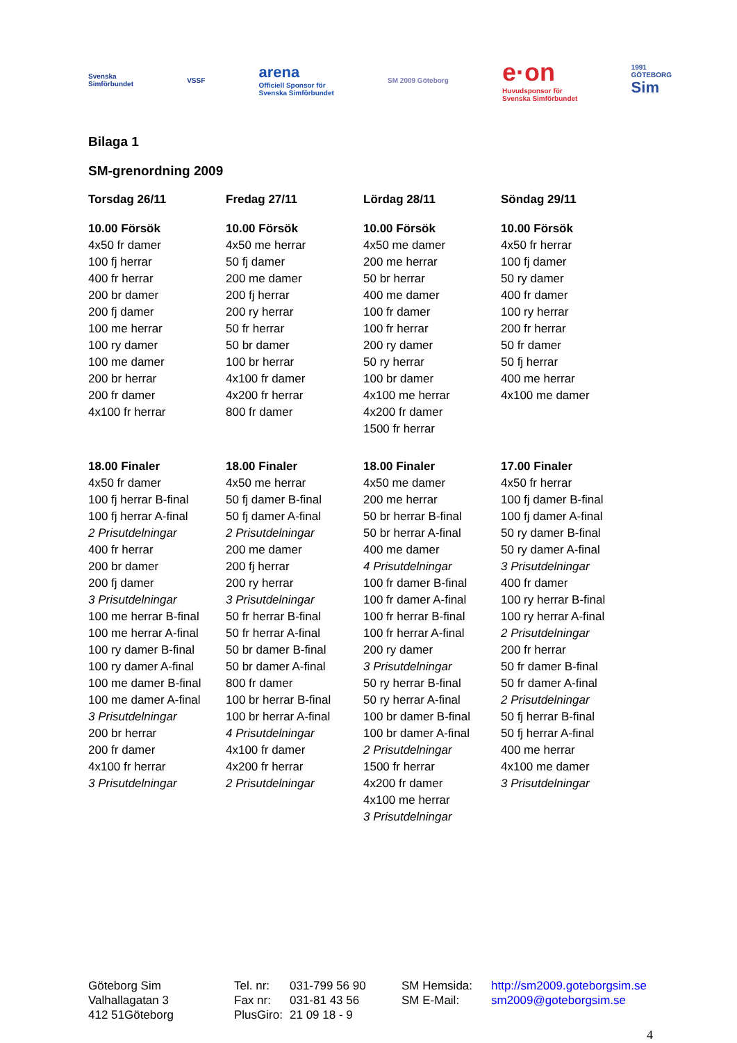Svenska
Simförbundet
VSSF
arena
Officiell Sponsor för
Svenska Simförbundet
SM 2009 Göteborg
e·on
Huvudsponsor för
Svenska Simförbundet
1991
GÖTEBORG
Sim
Bilaga 1
SM-grenordning 2009
| Torsdag 26/11 | Fredag 27/11 | Lördag 28/11 | Söndag 29/11 |
| --- | --- | --- | --- |
| 10.00 Försök | 10.00 Försök | 10.00 Försök | 10.00 Försök |
| 4x50 fr damer | 4x50 me herrar | 4x50 me damer | 4x50 fr herrar |
| 100 fj herrar | 50 fj damer | 200 me herrar | 100 fj damer |
| 400 fr herrar | 200 me damer | 50 br herrar | 50 ry damer |
| 200 br damer | 200 fj herrar | 400 me damer | 400 fr damer |
| 200 fj damer | 200 ry herrar | 100 fr damer | 100 ry herrar |
| 100 me herrar | 50 fr herrar | 100 fr herrar | 200 fr herrar |
| 100 ry damer | 50 br damer | 200 ry damer | 50 fr damer |
| 100 me damer | 100 br herrar | 50 ry herrar | 50 fj herrar |
| 200 br herrar | 4x100 fr damer | 100 br damer | 400 me herrar |
| 200 fr damer | 4x200 fr herrar | 4x100 me herrar | 4x100 me damer |
| 4x100 fr herrar | 800 fr damer | 4x200 fr damer | |
| | | 1500 fr herrar | |
| 18.00 Finaler | 18.00 Finaler | 18.00 Finaler | 17.00 Finaler |
| 4x50 fr damer | 4x50 me herrar | 4x50 me damer | 4x50 fr herrar |
| 100 fj herrar B-final | 50 fj damer B-final | 200 me herrar | 100 fj damer B-final |
| 100 fj herrar A-final | 50 fj damer A-final | 50 br herrar B-final | 100 fj damer A-final |
| 2 Prisutdelningar | 2 Prisutdelningar | 50 br herrar A-final | 50 ry damer B-final |
| 400 fr herrar | 200 me damer | 400 me damer | 50 ry damer A-final |
| 200 br damer | 200 fj herrar | 4 Prisutdelningar | 3 Prisutdelningar |
| 200 fj damer | 200 ry herrar | 100 fr damer B-final | 400 fr damer |
| 3 Prisutdelningar | 3 Prisutdelningar | 100 fr damer A-final | 100 ry herrar B-final |
| 100 me herrar B-final | 50 fr herrar B-final | 100 fr herrar B-final | 100 ry herrar A-final |
| 100 me herrar A-final | 50 fr herrar A-final | 100 fr herrar A-final | 2 Prisutdelningar |
| 100 ry damer B-final | 50 br damer B-final | 200 ry damer | 200 fr herrar |
| 100 ry damer A-final | 50 br damer A-final | 3 Prisutdelningar | 50 fr damer B-final |
| 100 me damer B-final | 800 fr damer | 50 ry herrar B-final | 50 fr damer A-final |
| 100 me damer A-final | 100 br herrar B-final | 50 ry herrar A-final | 2 Prisutdelningar |
| 3 Prisutdelningar | 100 br herrar A-final | 100 br damer B-final | 50 fj herrar B-final |
| 200 br herrar | 4 Prisutdelningar | 100 br damer A-final | 50 fj herrar A-final |
| 200 fr damer | 4x100 fr damer | 2 Prisutdelningar | 400 me herrar |
| 4x100 fr herrar | 4x200 fr herrar | 1500 fr herrar | 4x100 me damer |
| 3 Prisutdelningar | 2 Prisutdelningar | 4x200 fr damer | 3 Prisutdelningar |
| | | 4x100 me herrar | |
| | | 3 Prisutdelningar | |
Göteborg Sim
Valhallagatan 3
412 51Göteborg
Tel. nr:
Fax nr:
PlusGiro:
031-799 56 90
031-81 43 56
21 09 18 - 9
SM Hemsida:
SM E-Mail:
http://sm2009.goteborgsim.se
sm2009@goteborgsim.se
4